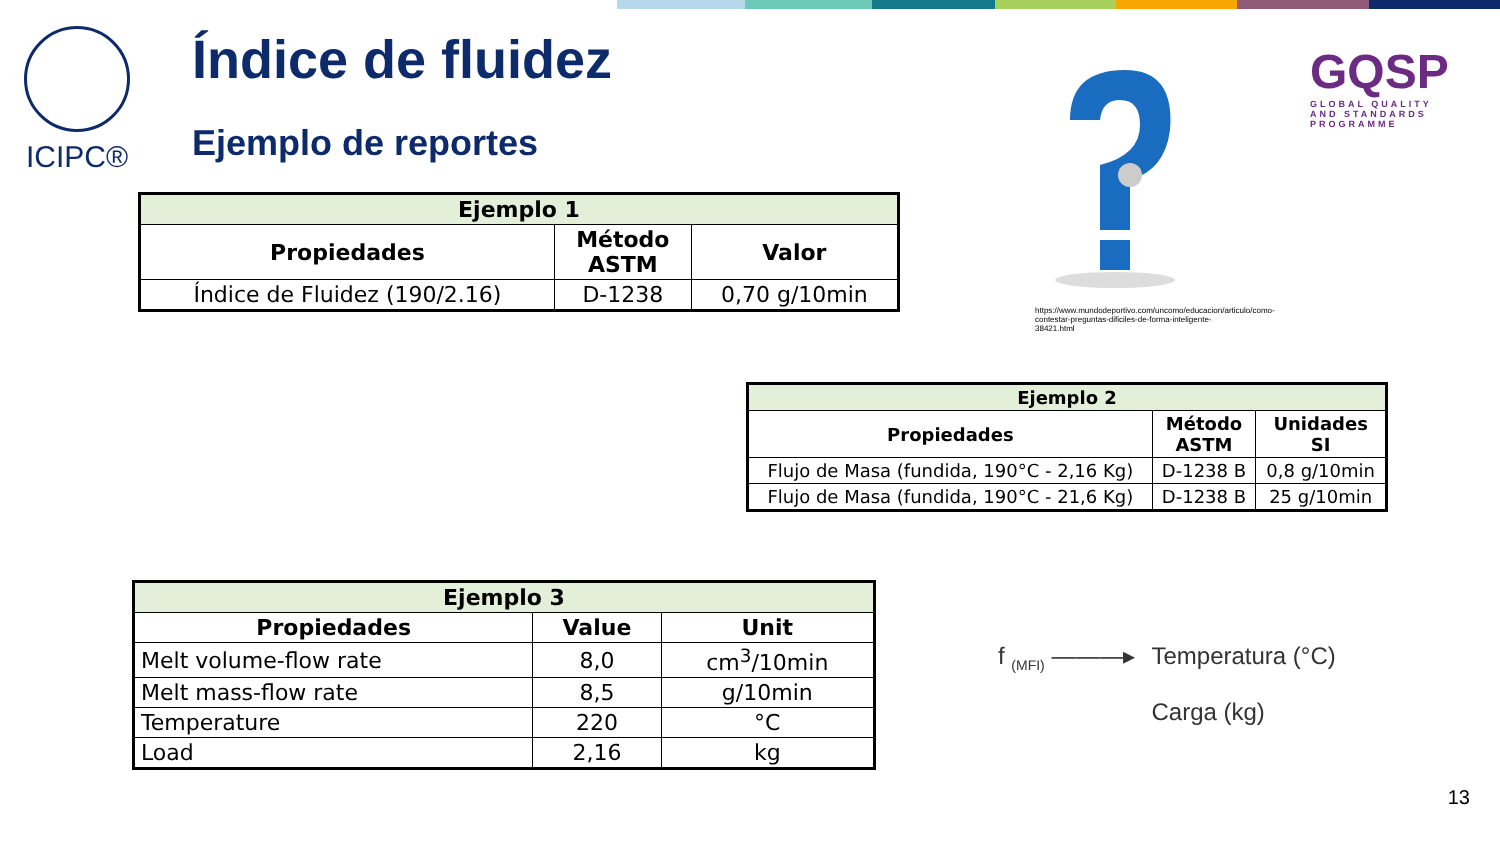ICIPC® Índice de fluidez
Ejemplo de reportes
GQSP
GLOBAL QUALITY
AND STANDARDS PROGRAMME
https://www.mundodeportivo.com/uncomo/educacion/articulo/como-contestar-preguntas-dificiles-de-forma-inteligente-38421.html
| Ejemplo 1 | | |
| --- | --- | --- |
| Propiedades | Método ASTM | Valor |
| Índice de Fluidez (190/2.16) | D-1238 | 0,70 g/10min |
| Ejemplo 2 | | |
| --- | --- | --- |
| Propiedades | Método ASTM | Unidades SI |
| Flujo de Masa (fundida, 190°C - 2,16 Kg) | D-1238 B | 0,8 g/10min |
| Flujo de Masa (fundida, 190°C - 21,6 Kg) | D-1238 B | 25 g/10min |
| Ejemplo 3 | | |
| --- | --- | --- |
| Propiedades | Value | Unit |
| Melt volume-flow rate | 8,0 | cm<sup>3</sup>/10min |
| Melt mass-flow rate | 8,5 | g/10min |
| Temperature | 220 | °C |
| Load | 2,16 | kg |
f <sub>(MFI)</sub> ———▸ Temperatura (°C)
Carga (kg)
13